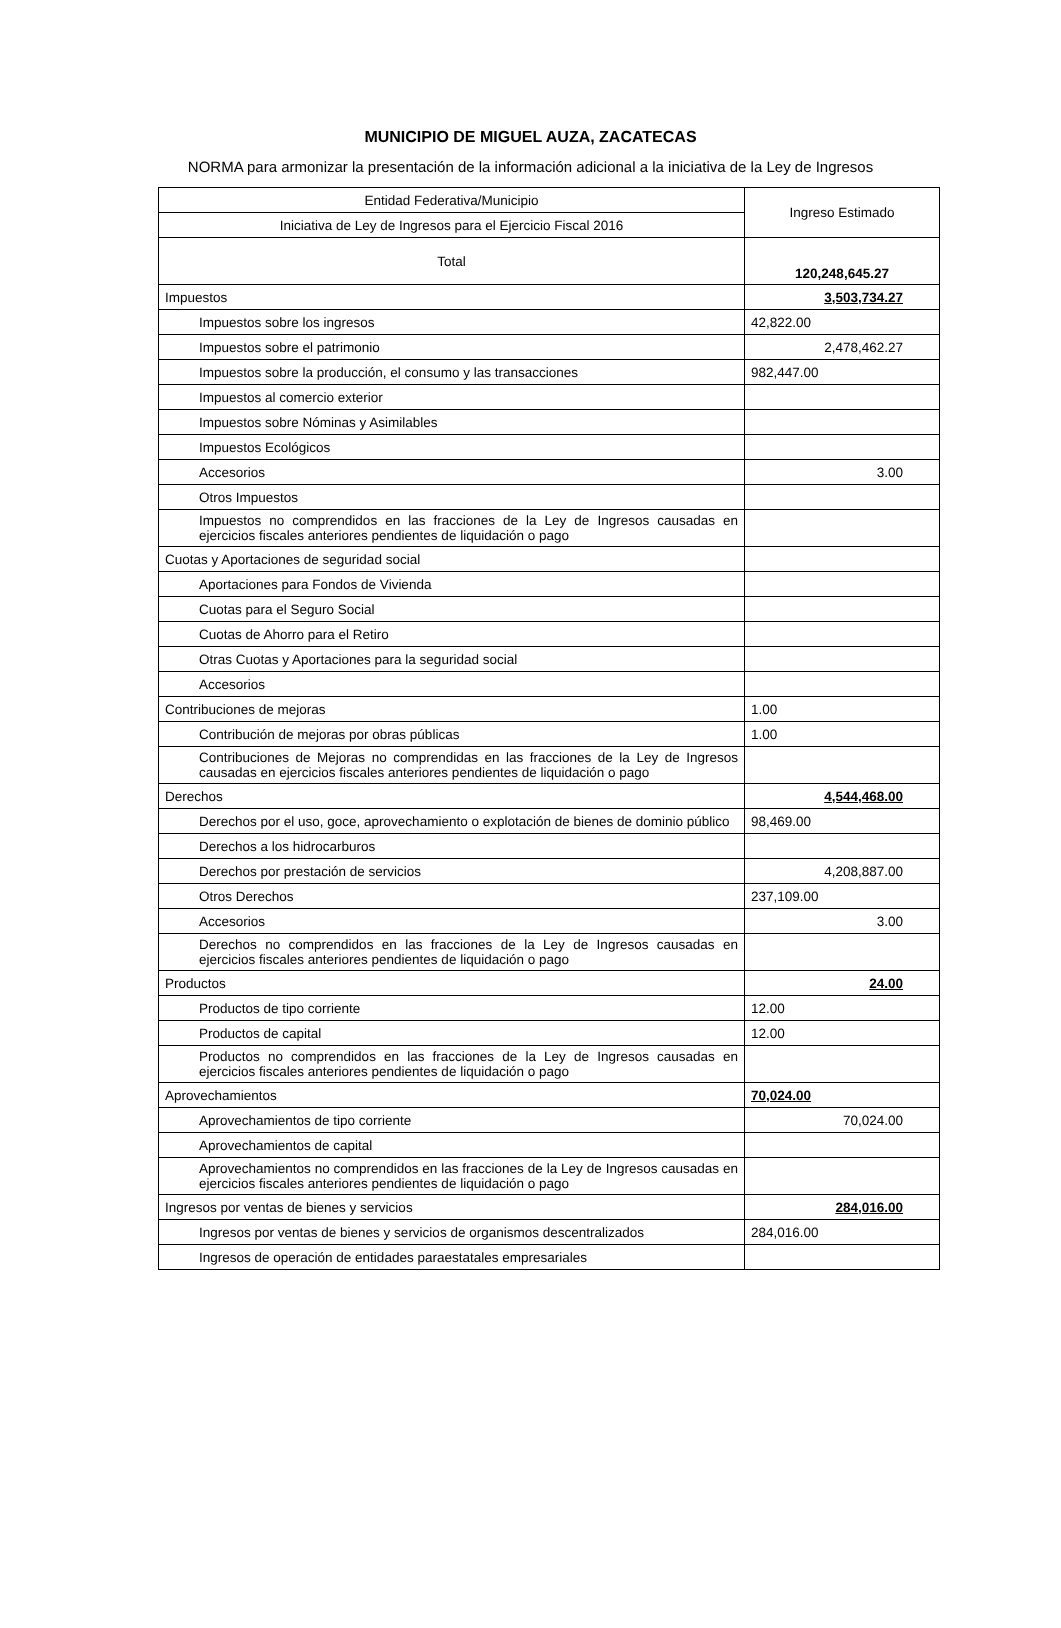MUNICIPIO DE MIGUEL AUZA, ZACATECAS
NORMA para armonizar la presentación de la información adicional a la iniciativa de la Ley de Ingresos
| Entidad Federativa/Municipio | Ingreso Estimado |
| Iniciativa de Ley de Ingresos para el Ejercicio Fiscal 2016 | |
| Total | 120,248,645.27 |
| Impuestos | 3,503,734.27 |
| Impuestos sobre los ingresos | 42,822.00 |
| Impuestos sobre el patrimonio | 2,478,462.27 |
| Impuestos sobre la producción, el consumo y las transacciones | 982,447.00 |
| Impuestos al comercio exterior | |
| Impuestos sobre Nóminas y Asimilables | |
| Impuestos Ecológicos | |
| Accesorios | 3.00 |
| Otros Impuestos | |
| Impuestos no comprendidos en las fracciones de la Ley de Ingresos causadas en ejercicios fiscales anteriores pendientes de liquidación o pago | |
| Cuotas y Aportaciones de seguridad social | |
| Aportaciones para Fondos de Vivienda | |
| Cuotas para el Seguro Social | |
| Cuotas de Ahorro para el Retiro | |
| Otras Cuotas y Aportaciones para la seguridad social | |
| Accesorios | |
| Contribuciones de mejoras | 1.00 |
| Contribución de mejoras por obras públicas | 1.00 |
| Contribuciones de Mejoras no comprendidas en las fracciones de la Ley de Ingresos causadas en ejercicios fiscales anteriores pendientes de liquidación o pago | |
| Derechos | 4,544,468.00 |
| Derechos por el uso, goce, aprovechamiento o explotación de bienes de dominio público | 98,469.00 |
| Derechos a los hidrocarburos | |
| Derechos por prestación de servicios | 4,208,887.00 |
| Otros Derechos | 237,109.00 |
| Accesorios | 3.00 |
| Derechos no comprendidos en las fracciones de la Ley de Ingresos causadas en ejercicios fiscales anteriores pendientes de liquidación o pago | |
| Productos | 24.00 |
| Productos de tipo corriente | 12.00 |
| Productos de capital | 12.00 |
| Productos no comprendidos en las fracciones de la Ley de Ingresos causadas en ejercicios fiscales anteriores pendientes de liquidación o pago | |
| Aprovechamientos | 70,024.00 |
| Aprovechamientos de tipo corriente | 70,024.00 |
| Aprovechamientos de capital | |
| Aprovechamientos no comprendidos en las fracciones de la Ley de Ingresos causadas en ejercicios fiscales anteriores pendientes de liquidación o pago | |
| Ingresos por ventas de bienes y servicios | 284,016.00 |
| Ingresos por ventas de bienes y servicios de organismos descentralizados | 284,016.00 |
| Ingresos de operación de entidades paraestatales empresariales | |